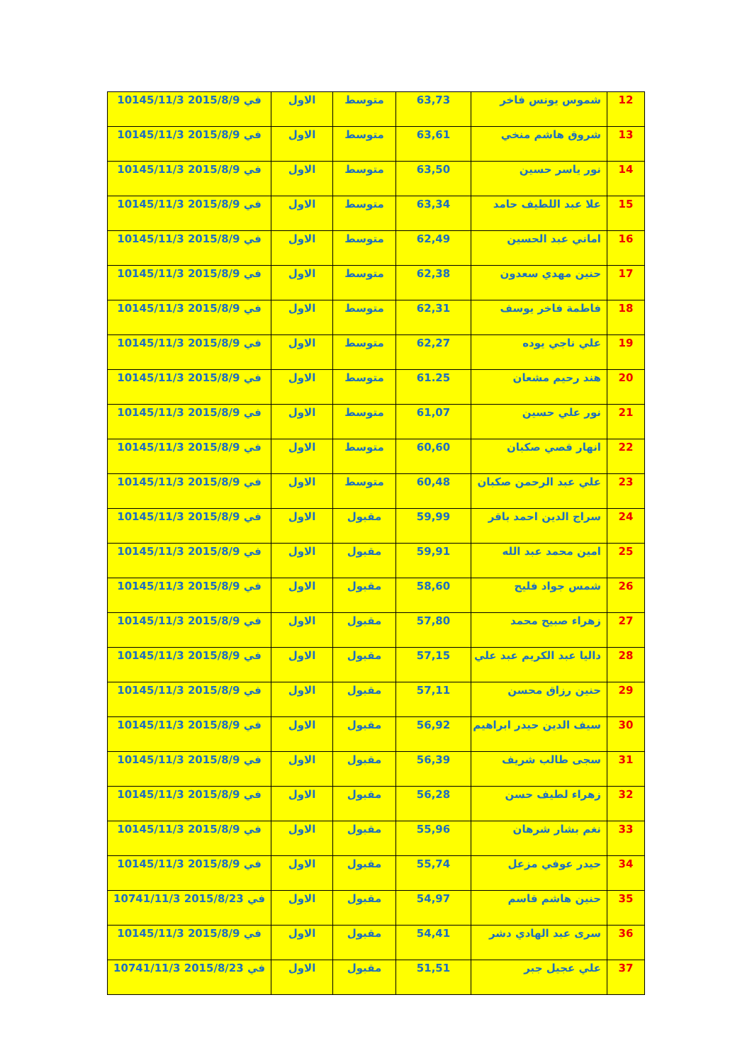| 12 | شموس يونس فاخر | 63,73 | متوسط | الاول | في 2015/8/9 10145/11/3 |
| 13 | شروق هاشم منخي | 63,61 | متوسط | الاول | في 2015/8/9 10145/11/3 |
| 14 | نور ياسر حسين | 63,50 | متوسط | الاول | في 2015/8/9 10145/11/3 |
| 15 | علا عبد اللطيف حامد | 63,34 | متوسط | الاول | في 2015/8/9 10145/11/3 |
| 16 | اماني عبد الحسين | 62,49 | متوسط | الاول | في 2015/8/9 10145/11/3 |
| 17 | حنين مهدي سعدون | 62,38 | متوسط | الاول | في 2015/8/9 10145/11/3 |
| 18 | فاطمة فاخر يوسف | 62,31 | متوسط | الاول | في 2015/8/9 10145/11/3 |
| 19 | علي ناجي يوده | 62,27 | متوسط | الاول | في 2015/8/9 10145/11/3 |
| 20 | هند رحيم مشعان | 61.25 | متوسط | الاول | في 2015/8/9 10145/11/3 |
| 21 | نور علي حسين | 61,07 | متوسط | الاول | في 2015/8/9 10145/11/3 |
| 22 | انهار قصي صكبان | 60,60 | متوسط | الاول | في 2015/8/9 10145/11/3 |
| 23 | علي عبد الرحمن صكبان | 60,48 | متوسط | الاول | في 2015/8/9 10145/11/3 |
| 24 | سراج الدين احمد باقر | 59,99 | مقبول | الاول | في 2015/8/9 10145/11/3 |
| 25 | امين محمد عبد الله | 59,91 | مقبول | الاول | في 2015/8/9 10145/11/3 |
| 26 | شمس جواد فليح | 58,60 | مقبول | الاول | في 2015/8/9 10145/11/3 |
| 27 | زهراء صبيح محمد | 57,80 | مقبول | الاول | في 2015/8/9 10145/11/3 |
| 28 | داليا عبد الكريم عبد علي | 57,15 | مقبول | الاول | في 2015/8/9 10145/11/3 |
| 29 | حنين رزاق محسن | 57,11 | مقبول | الاول | في 2015/8/9 10145/11/3 |
| 30 | سيف الدين حيدر ابراهيم | 56,92 | مقبول | الاول | في 2015/8/9 10145/11/3 |
| 31 | سجى طالب شريف | 56,39 | مقبول | الاول | في 2015/8/9 10145/11/3 |
| 32 | زهراء لطيف حسن | 56,28 | مقبول | الاول | في 2015/8/9 10145/11/3 |
| 33 | نغم بشار شرهان | 55,96 | مقبول | الاول | في 2015/8/9 10145/11/3 |
| 34 | حيدر عوفي مزعل | 55,74 | مقبول | الاول | في 2015/8/9 10145/11/3 |
| 35 | حنين هاشم قاسم | 54,97 | مقبول | الاول | في 2015/8/23 10741/11/3 |
| 36 | سرى عبد الهادي دشر | 54,41 | مقبول | الاول | في 2015/8/9 10145/11/3 |
| 37 | علي عجيل جبر | 51,51 | مقبول | الاول | في 2015/8/23 10741/11/3 |